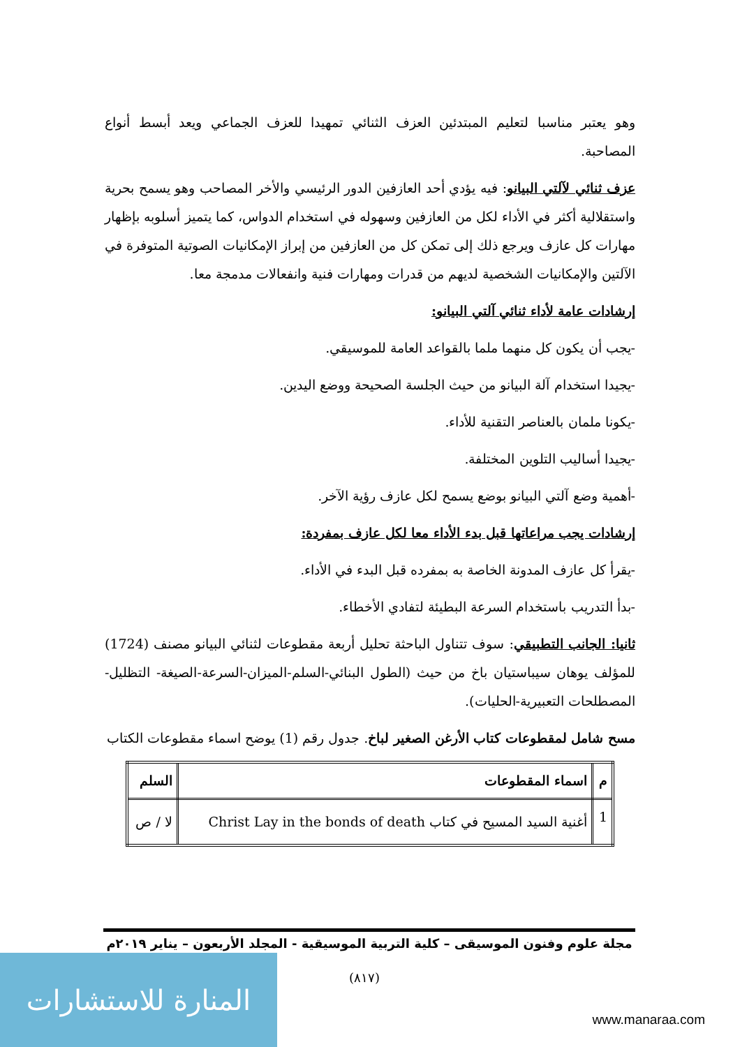وهو يعتبر مناسبا لتعليم المبتدئين العزف الثنائي تمهيدا للعزف الجماعي ويعد أبسط أنواع المصاحبة.
عزف ثنائي لآلتي البيانو: فيه يؤدي أحد العازفين الدور الرئيسي والأخر المصاحب وهو يسمح بحرية واستقلالية أكثر في الأداء لكل من العازفين وسهوله في استخدام الدواس، كما يتميز أسلوبه بإظهار مهارات كل عازف ويرجع ذلك إلى تمكن كل من العازفين من إبراز الإمكانيات الصوتية المتوفرة في الآلتين والإمكانيات الشخصية لديهم من قدرات ومهارات فنية وانفعالات مدمجة معا.
إرشادات عامة لأداء ثنائي آلتي البيانو:
-يجب أن يكون كل منهما ملما بالقواعد العامة للموسيقي.
-يجيدا استخدام آلة البيانو من حيث الجلسة الصحيحة ووضع اليدين.
-يكونا ملمان بالعناصر التقنية للأداء.
-يجيدا أساليب التلوين المختلفة.
-أهمية وضع آلتي البيانو بوضع يسمح لكل عازف رؤية الآخر.
إرشادات يجب مراعاتها قبل بدء الأداء معا لكل عازف بمفردة:
-يقرأ كل عازف المدونة الخاصة به بمفرده قبل البدء في الأداء.
-بدأ التدريب باستخدام السرعة البطيئة لتفادي الأخطاء.
ثانيا: الجانب التطبيقي: سوف تتناول الباحثة تحليل أربعة مقطوعات لثنائي البيانو مصنف (1724) للمؤلف يوهان سيباستيان باخ من حيث (الطول البنائي-السلم-الميزان-السرعة-الصيغة- التظليل-المصطلحات التعبيرية-الحليات).
مسح شامل لمقطوعات كتاب الأرغن الصغير لباخ. جدول رقم (1) يوضح اسماء مقطوعات الكتاب
| م | اسماء المقطوعات | السلم |
| --- | --- | --- |
| 1 | أغنية السيد المسيح في كتاب Christ Lay in the bonds of death | لا / ص |
مجلة علوم وفنون الموسيقى – كلية التربية الموسيقية - المجلد الأربعون – يناير ٢٠١٩م
(٨١٧)
المنارة للاستشارات
www.manaraa.com